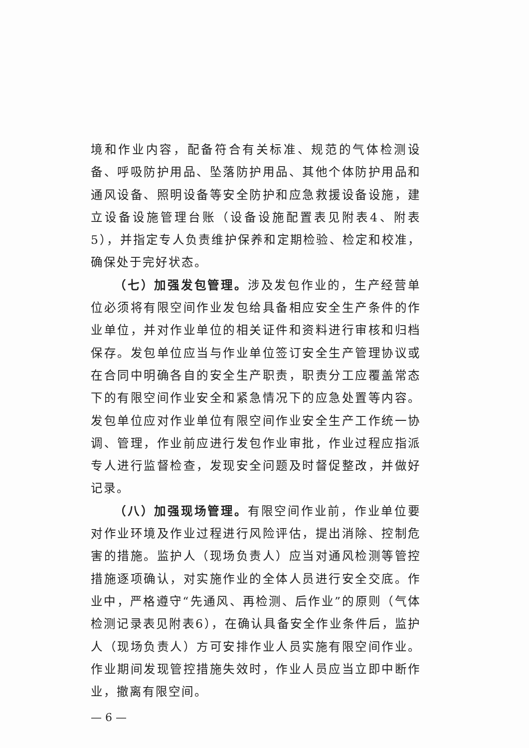境和作业内容，配备符合有关标准、规范的气体检测设备、呼吸防护用品、坠落防护用品、其他个体防护用品和通风设备、照明设备等安全防护和应急救援设备设施，建立设备设施管理台账（设备设施配置表见附表4、附表5），并指定专人负责维护保养和定期检验、检定和校准，确保处于完好状态。
（七）加强发包管理。涉及发包作业的，生产经营单位必须将有限空间作业发包给具备相应安全生产条件的作业单位，并对作业单位的相关证件和资料进行审核和归档保存。发包单位应当与作业单位签订安全生产管理协议或在合同中明确各自的安全生产职责，职责分工应覆盖常态下的有限空间作业安全和紧急情况下的应急处置等内容。发包单位应对作业单位有限空间作业安全生产工作统一协调、管理，作业前应进行发包作业审批，作业过程应指派专人进行监督检查，发现安全问题及时督促整改，并做好记录。
（八）加强现场管理。有限空间作业前，作业单位要对作业环境及作业过程进行风险评估，提出消除、控制危害的措施。监护人（现场负责人）应当对通风检测等管控措施逐项确认，对实施作业的全体人员进行安全交底。作业中，严格遵守“先通风、再检测、后作业”的原则（气体检测记录表见附表6），在确认具备安全作业条件后，监护人（现场负责人）方可安排作业人员实施有限空间作业。作业期间发现管控措施失效时，作业人员应当立即中断作业，撤离有限空间。
— 6 —